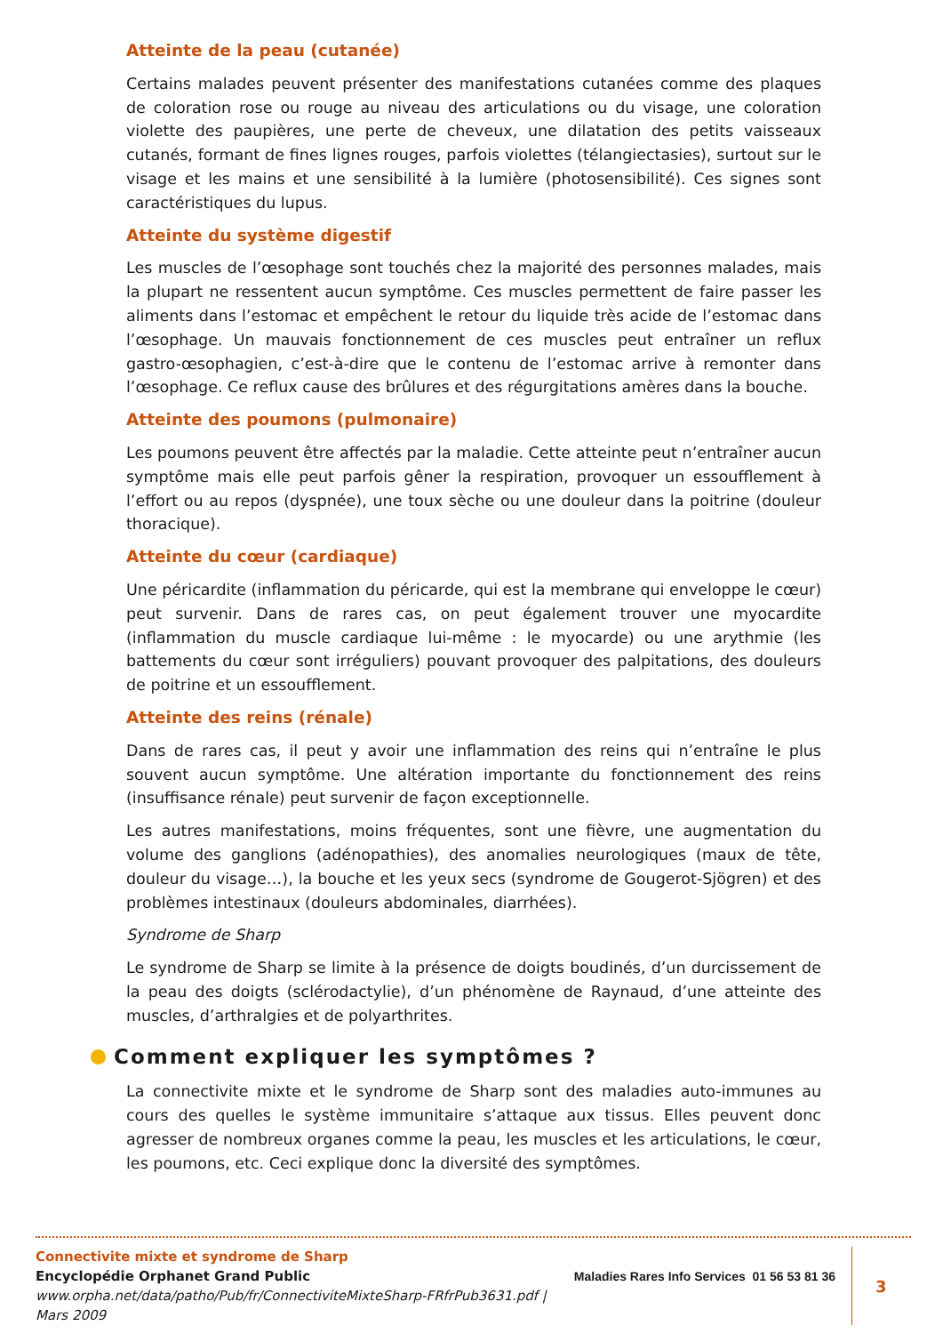Atteinte de la peau (cutanée)
Certains malades peuvent présenter des manifestations cutanées comme des plaques de coloration rose ou rouge au niveau des articulations ou du visage, une coloration violette des paupières, une perte de cheveux, une dilatation des petits vaisseaux cutanés, formant de fines lignes rouges, parfois violettes (télangiectasies), surtout sur le visage et les mains et une sensibilité à la lumière (photosensibilité). Ces signes sont caractéristiques du lupus.
Atteinte du système digestif
Les muscles de l’œsophage sont touchés chez la majorité des personnes malades, mais la plupart ne ressentent aucun symptôme. Ces muscles permettent de faire passer les aliments dans l’estomac et empêchent le retour du liquide très acide de l’estomac dans l’œsophage. Un mauvais fonctionnement de ces muscles peut entraîner un reflux gastro-œsophagien, c’est-à-dire que le contenu de l’estomac arrive à remonter dans l’œsophage. Ce reflux cause des brûlures et des régurgitations amères dans la bouche.
Atteinte des poumons (pulmonaire)
Les poumons peuvent être affectés par la maladie. Cette atteinte peut n’entraîner aucun symptôme mais elle peut parfois gêner la respiration, provoquer un essoufflement à l’effort ou au repos (dyspnée), une toux sèche ou une douleur dans la poitrine (douleur thoracique).
Atteinte du cœur (cardiaque)
Une péricardite (inflammation du péricarde, qui est la membrane qui enveloppe le cœur) peut survenir. Dans de rares cas, on peut également trouver une myocardite (inflammation du muscle cardiaque lui-même : le myocarde) ou une arythmie (les battements du cœur sont irréguliers) pouvant provoquer des palpitations, des douleurs de poitrine et un essoufflement.
Atteinte des reins (rénale)
Dans de rares cas, il peut y avoir une inflammation des reins qui n’entraîne le plus souvent aucun symptôme. Une altération importante du fonctionnement des reins (insuffisance rénale) peut survenir de façon exceptionnelle.
Les autres manifestations, moins fréquentes, sont une fièvre, une augmentation du volume des ganglions (adénopathies), des anomalies neurologiques (maux de tête, douleur du visage…), la bouche et les yeux secs (syndrome de Gougerot-Sjögren) et des problèmes intestinaux (douleurs abdominales, diarrhées).
Syndrome de Sharp
Le syndrome de Sharp se limite à la présence de doigts boudinés, d’un durcissement de la peau des doigts (sclérodactylie), d’un phénomène de Raynaud, d’une atteinte des muscles, d’arthralgies et de polyarthrites.
Comment expliquer les symptômes ?
La connectivite mixte et le syndrome de Sharp sont des maladies auto-immunes au cours des quelles le système immunitaire s’attaque aux tissus. Elles peuvent donc agresser de nombreux organes comme la peau, les muscles et les articulations, le cœur, les poumons, etc. Ceci explique donc la diversité des symptômes.
Connectivite mixte et syndrome de Sharp
Encyclopédie Orphanet Grand Public
www.orpha.net/data/patho/Pub/fr/ConnectiviteMixteSharp-FRfrPub3631.pdf | Mars 2009
Maladies Rares Info Services 01 56 53 81 36
3